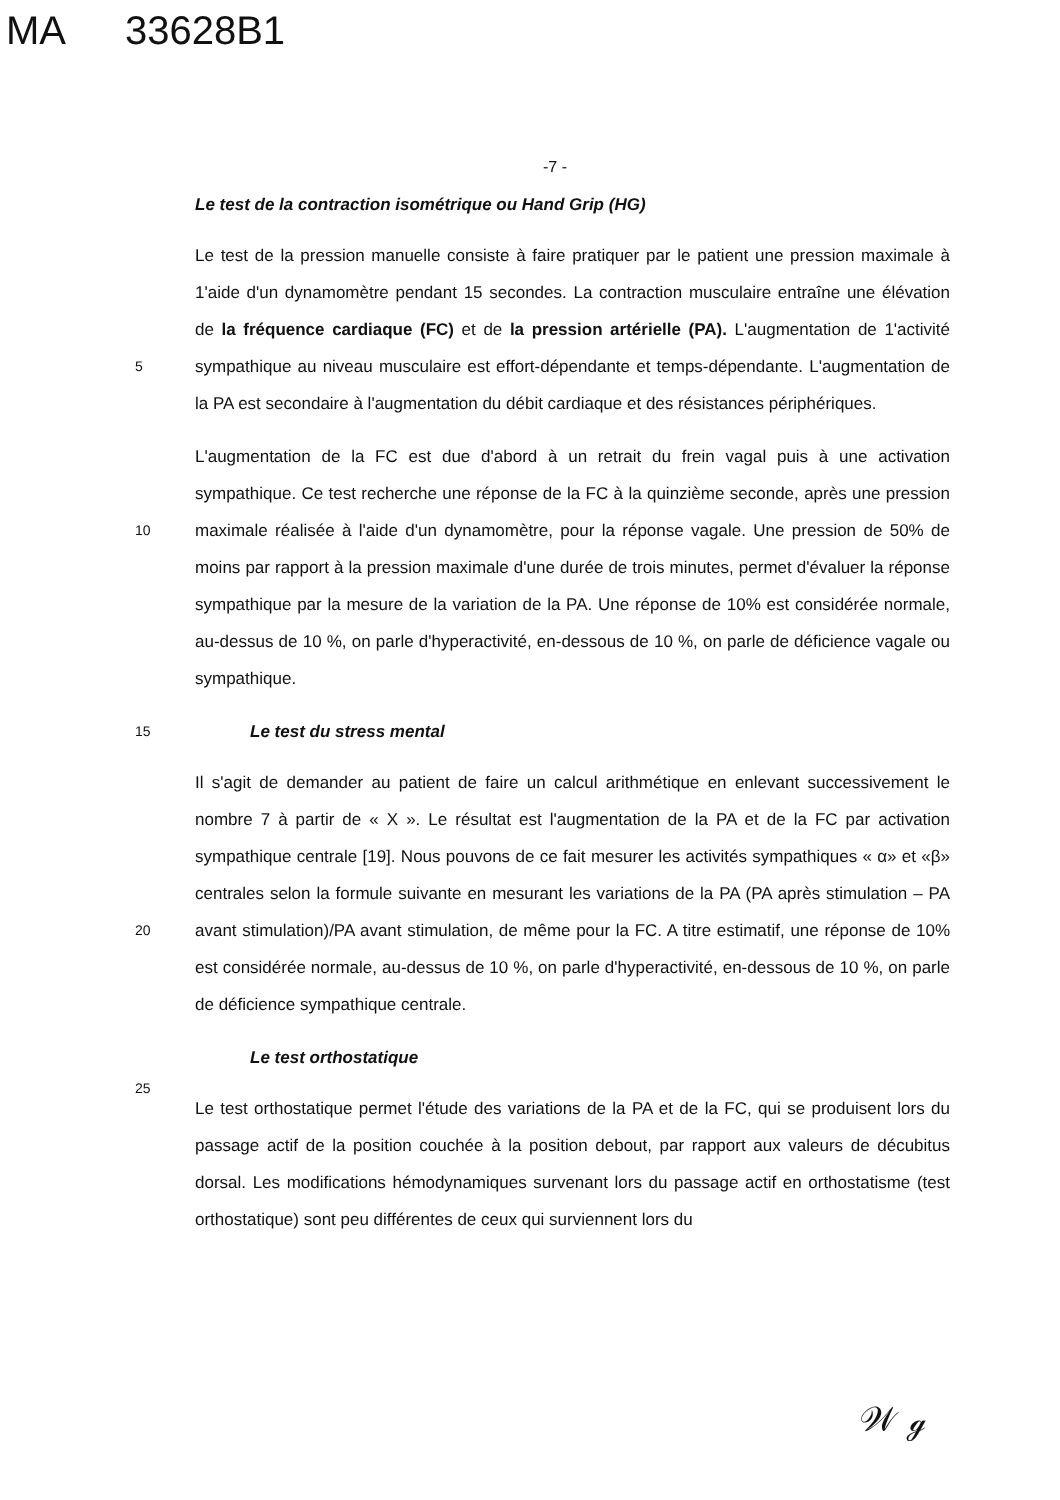MA 33628B1
-7 -
Le test de la contraction isométrique ou Hand Grip (HG)
Le test de la pression manuelle consiste à faire pratiquer par le patient une pression maximale à 1'aide d'un dynamomètre pendant 15 secondes. La contraction musculaire entraîne une élévation de la fréquence cardiaque (FC) et de la pression artérielle (PA).
5
L'augmentation de 1'activité sympathique au niveau musculaire est effort-dépendante et temps-dépendante. L'augmentation de la PA est secondaire à l'augmentation du débit cardiaque et des résistances périphériques.
L'augmentation de la FC est due d'abord à un retrait du frein vagal puis à une activation sympathique. Ce test recherche une réponse de la FC à la quinzième seconde, après une
10
pression maximale réalisée à l'aide d'un dynamomètre, pour la réponse vagale. Une pression de 50% de moins par rapport à la pression maximale d'une durée de trois minutes, permet d'évaluer la réponse sympathique par la mesure de la variation de la PA. Une réponse de 10% est considérée normale, au-dessus de 10 %, on parle d'hyperactivité, en-dessous de 10 %, on parle de déficience vagale ou sympathique.
15
Le test du stress mental
Il s'agit de demander au patient de faire un calcul arithmétique en enlevant successivement le nombre 7 à partir de « X ». Le résultat est l'augmentation de la PA et de la FC par activation sympathique centrale [19]. Nous pouvons de ce fait mesurer les activités sympathiques « α» et «β» centrales selon la formule suivante en mesurant les
20
variations de la PA (PA après stimulation – PA avant stimulation)/PA avant stimulation, de même pour la FC. A titre estimatif, une réponse de 10% est considérée normale, au-dessus de 10 %, on parle d'hyperactivité, en-dessous de 10 %, on parle de déficience sympathique centrale.
Le test orthostatique
25
Le test orthostatique permet l'étude des variations de la PA et de la FC, qui se produisent lors du passage actif de la position couchée à la position debout, par rapport aux valeurs de décubitus dorsal. Les modifications hémodynamiques survenant lors du passage actif en orthostatisme (test orthostatique) sont peu différentes de ceux qui surviennent lors du
𝒲 ℊ